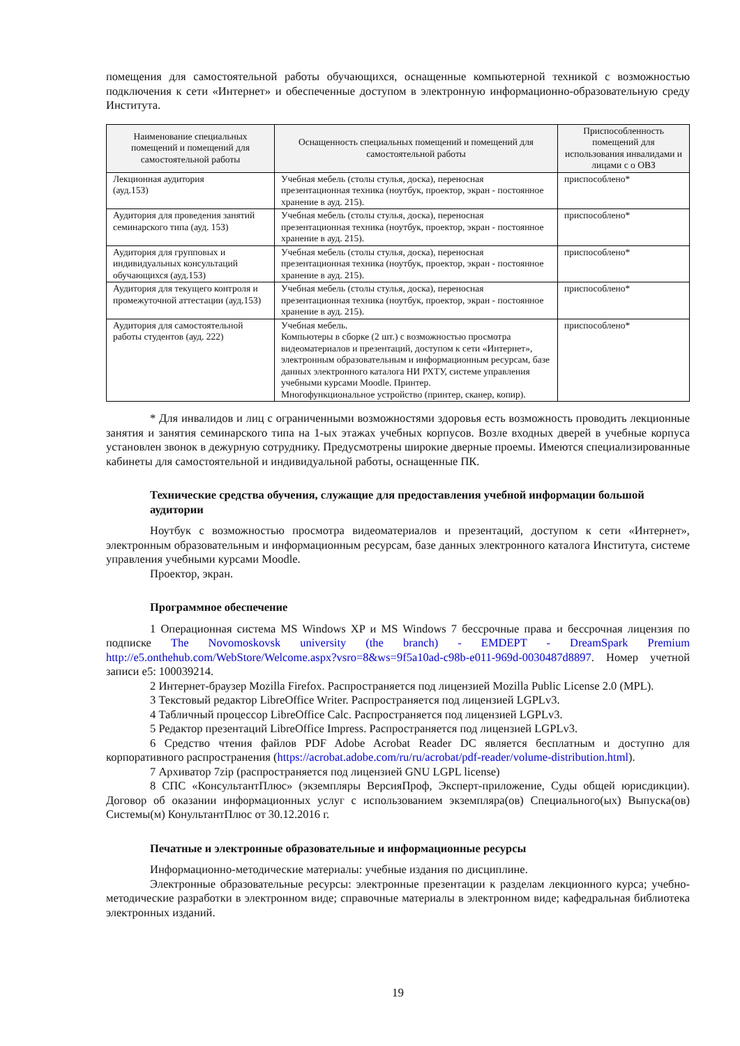помещения для самостоятельной работы обучающихся, оснащенные компьютерной техникой с возможностью подключения к сети «Интернет» и обеспеченные доступом в электронную информационно-образовательную среду Института.
| Наименование специальных помещений и помещений для самостоятельной работы | Оснащенность специальных помещений и помещений для самостоятельной работы | Приспособленность помещений для использования инвалидами и лицами с о ОВЗ |
| --- | --- | --- |
| Лекционная аудитория (ауд.153) | Учебная мебель (столы стулья, доска), переносная презентационная техника (ноутбук, проектор, экран - постоянное хранение в ауд. 215). | приспособлено* |
| Аудитория для проведения занятий семинарского типа (ауд. 153) | Учебная мебель (столы стулья, доска), переносная презентационная техника (ноутбук, проектор, экран - постоянное хранение в ауд. 215). | приспособлено* |
| Аудитория для групповых и индивидуальных консультаций обучающихся (ауд.153) | Учебная мебель (столы стулья, доска), переносная презентационная техника (ноутбук, проектор, экран - постоянное хранение в ауд. 215). | приспособлено* |
| Аудитория для текущего контроля и промежуточной аттестации (ауд.153) | Учебная мебель (столы стулья, доска), переносная презентационная техника (ноутбук, проектор, экран - постоянное хранение в ауд. 215). | приспособлено* |
| Аудитория для самостоятельной работы студентов (ауд. 222) | Учебная мебель. Компьютеры в сборке (2 шт.) с возможностью просмотра видеоматериалов и презентаций, доступом к сети «Интернет», электронным образовательным и информационным ресурсам, базе данных электронного каталога НИ РХТУ, системе управления учебными курсами Moodle. Принтер. Многофункциональное устройство (принтер, сканер, копир). | приспособлено* |
* Для инвалидов и лиц с ограниченными возможностями здоровья есть возможность проводить лекционные занятия и занятия семинарского типа на 1-ых этажах учебных корпусов. Возле входных дверей в учебные корпуса установлен звонок в дежурную сотруднику. Предусмотрены широкие дверные проемы. Имеются специализированные кабинеты для самостоятельной и индивидуальной работы, оснащенные ПК.
Технические средства обучения, служащие для предоставления учебной информации большой аудитории
Ноутбук с возможностью просмотра видеоматериалов и презентаций, доступом к сети «Интернет», электронным образовательным и информационным ресурсам, базе данных электронного каталога Института, системе управления учебными курсами Moodle.
Проектор, экран.
Программное обеспечение
1 Операционная система MS Windows XP и MS Windows 7 бессрочные права и бессрочная лицензия по подписке The Novomoskovsk university (the branch) - EMDEPT - DreamSpark Premium http://e5.onthehub.com/WebStore/Welcome.aspx?vsro=8&ws=9f5a10ad-c98b-e011-969d-0030487d8897. Номер учетной записи е5: 100039214.
2 Интернет-браузер Mozilla Firefox. Распространяется под лицензией Mozilla Public License 2.0 (MPL).
3 Текстовый редактор LibreOffice Writer. Распространяется под лицензией LGPLv3.
4 Табличный процессор LibreOffice Calc. Распространяется под лицензией LGPLv3.
5 Редактор презентаций LibreOffice Impress. Распространяется под лицензией LGPLv3.
6 Средство чтения файлов PDF Adobe Acrobat Reader DC является бесплатным и доступно для корпоративного распространения (https://acrobat.adobe.com/ru/ru/acrobat/pdf-reader/volume-distribution.html).
7 Архиватор 7zip (распространяется под лицензией GNU LGPL license)
8 СПС «КонсультантПлюс» (экземпляры ВерсияПроф, Эксперт-приложение, Суды общей юрисдикции). Договор об оказании информационных услуг с использованием экземпляра(ов) Специального(ых) Выпуска(ов) Системы(м) КонультантПлюс от 30.12.2016 г.
Печатные и электронные образовательные и информационные ресурсы
Информационно-методические материалы: учебные издания по дисциплине.
Электронные образовательные ресурсы: электронные презентации к разделам лекционного курса; учебно-методические разработки в электронном виде; справочные материалы в электронном виде; кафедральная библиотека электронных изданий.
19